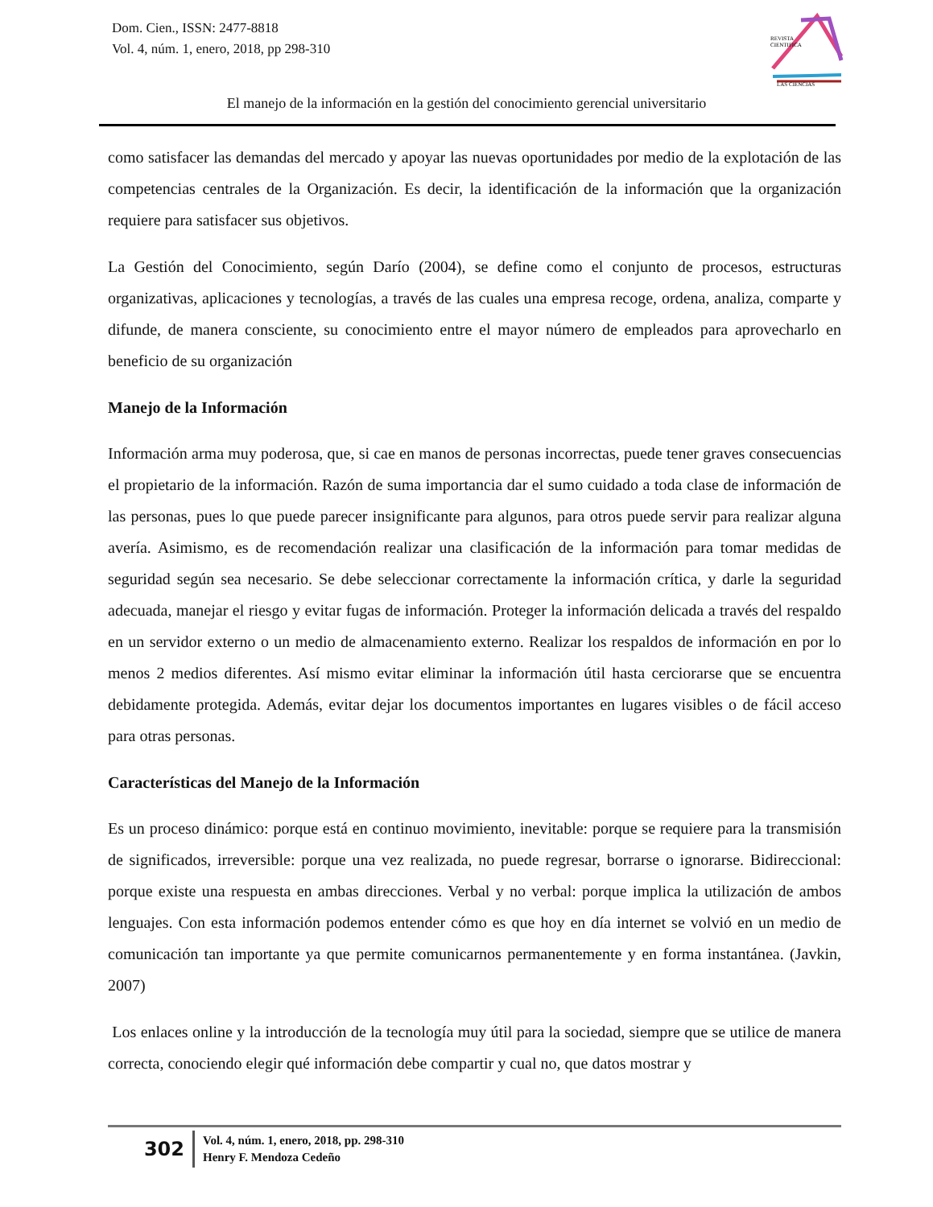Dom. Cien., ISSN: 2477-8818
Vol. 4, núm. 1, enero, 2018, pp 298-310
REVISTA
CIENTIFICA
LAS CIENCIAS
El manejo de la información en la gestión del conocimiento gerencial universitario
como satisfacer las demandas del mercado y apoyar las nuevas oportunidades por medio de la explotación de las competencias centrales de la Organización. Es decir, la identificación de la información que la organización requiere para satisfacer sus objetivos.
La Gestión del Conocimiento, según Darío (2004), se define como el conjunto de procesos, estructuras organizativas, aplicaciones y tecnologías, a través de las cuales una empresa recoge, ordena, analiza, comparte y difunde, de manera consciente, su conocimiento entre el mayor número de empleados para aprovecharlo en beneficio de su organización
Manejo de la Información
Información arma muy poderosa, que, si cae en manos de personas incorrectas, puede tener graves consecuencias el propietario de la información. Razón de suma importancia dar el sumo cuidado a toda clase de información de las personas, pues lo que puede parecer insignificante para algunos, para otros puede servir para realizar alguna avería. Asimismo, es de recomendación realizar una clasificación de la información para tomar medidas de seguridad según sea necesario. Se debe seleccionar correctamente la información crítica, y darle la seguridad adecuada, manejar el riesgo y evitar fugas de información. Proteger la información delicada a través del respaldo en un servidor externo o un medio de almacenamiento externo. Realizar los respaldos de información en por lo menos 2 medios diferentes. Así mismo evitar eliminar la información útil hasta cerciorarse que se encuentra debidamente protegida. Además, evitar dejar los documentos importantes en lugares visibles o de fácil acceso para otras personas.
Características del Manejo de la Información
Es un proceso dinámico: porque está en continuo movimiento, inevitable: porque se requiere para la transmisión de significados, irreversible: porque una vez realizada, no puede regresar, borrarse o ignorarse. Bidireccional: porque existe una respuesta en ambas direcciones. Verbal y no verbal: porque implica la utilización de ambos lenguajes. Con esta información podemos entender cómo es que hoy en día internet se volvió en un medio de comunicación tan importante ya que permite comunicarnos permanentemente y en forma instantánea. (Javkin, 2007)
Los enlaces online y la introducción de la tecnología muy útil para la sociedad, siempre que se utilice de manera correcta, conociendo elegir qué información debe compartir y cual no, que datos mostrar y
302
Vol. 4, núm. 1, enero, 2018, pp. 298-310
Henry F. Mendoza Cedeño